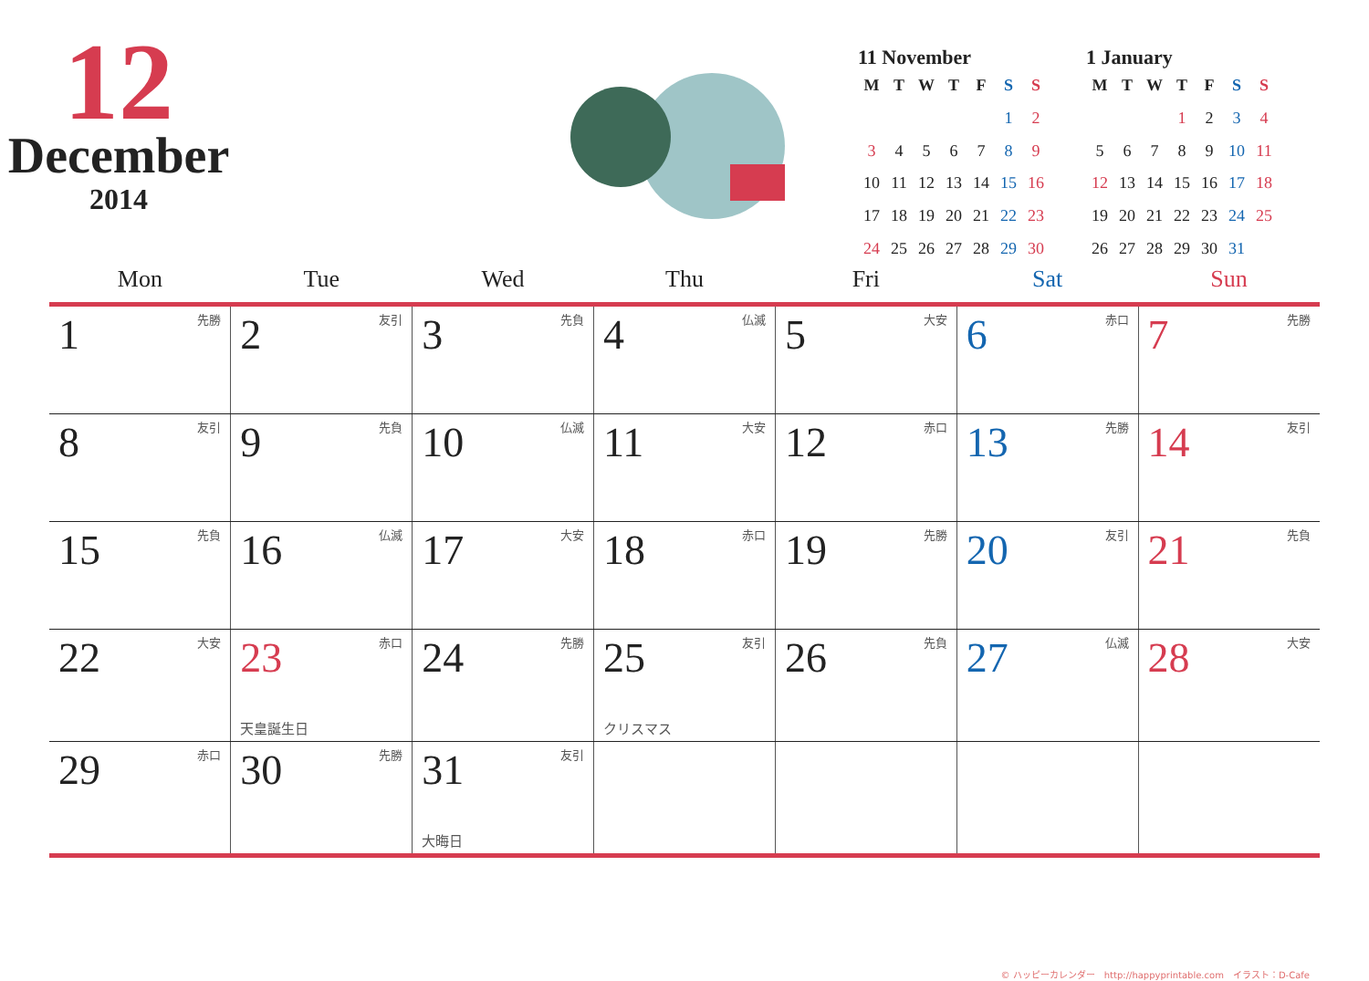12
December
2014
11 November
| M | T | W | T | F | S | S |
| --- | --- | --- | --- | --- | --- | --- |
| | | | | | 1 | 2 |
| 3 | 4 | 5 | 6 | 7 | 8 | 9 |
| 10 | 11 | 12 | 13 | 14 | 15 | 16 |
| 17 | 18 | 19 | 20 | 21 | 22 | 23 |
| 24 | 25 | 26 | 27 | 28 | 29 | 30 |
1 January
| M | T | W | T | F | S | S |
| --- | --- | --- | --- | --- | --- | --- |
| | | | 1 | 2 | 3 | 4 |
| 5 | 6 | 7 | 8 | 9 | 10 | 11 |
| 12 | 13 | 14 | 15 | 16 | 17 | 18 |
| 19 | 20 | 21 | 22 | 23 | 24 | 25 |
| 26 | 27 | 28 | 29 | 30 | 31 | |
| Mon | Tue | Wed | Thu | Fri | Sat | Sun |
| --- | --- | --- | --- | --- | --- | --- |
| 1 先勝 | 2 友引 | 3 先負 | 4 仏滅 | 5 大安 | 6 赤口 | 7 先勝 |
| 8 友引 | 9 先負 | 10 仏滅 | 11 大安 | 12 赤口 | 13 先勝 | 14 友引 |
| 15 先負 | 16 仏滅 | 17 大安 | 18 赤口 | 19 先勝 | 20 友引 | 21 先負 |
| 22 大安 | 23 赤口 天皇誕生日 | 24 先勝 | 25 友引 クリスマス | 26 先負 | 27 仏滅 | 28 大安 |
| 29 赤口 | 30 先勝 | 31 友引 大晦日 | | | | |
© ハッピーカレンダー　http://happyprintable.com　イラスト：D-Cafe